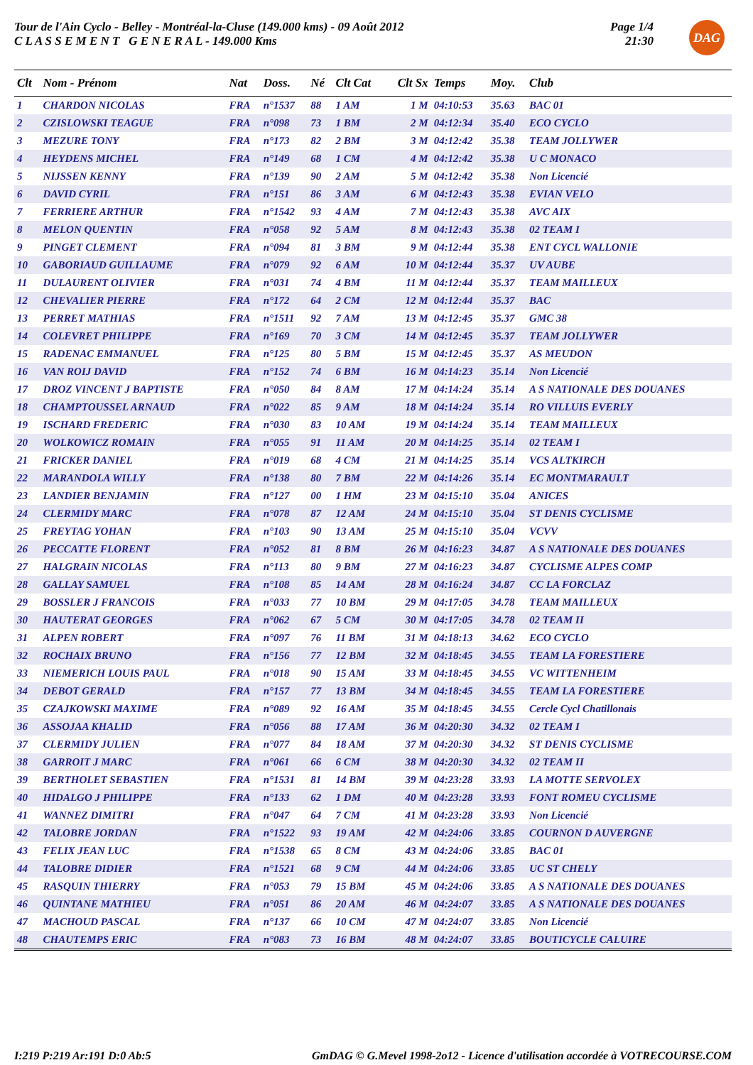Tour de l'Ain Cyclo - Belley - Montréal-la-Cluse (149.000 kms) - 09 Août 2012
C L A S S E M E N T G E N E R A L - 149.000 Kms
Page 1/4
21:30
DAG
| Clt | Nom - Prénom | Nat | Doss. | Né | Clt Cat | Clt Sx | Temps | Moy. | Club |
| --- | --- | --- | --- | --- | --- | --- | --- | --- | --- |
| 1 | CHARDON NICOLAS | FRA | n°1537 | 88 | 1 AM | 1 M | 04:10:53 | 35.63 | BAC 01 |
| 2 | CZISLOWSKI TEAGUE | FRA | n°098 | 73 | 1 BM | 2 M | 04:12:34 | 35.40 | ECO CYCLO |
| 3 | MEZURE TONY | FRA | n°173 | 82 | 2 BM | 3 M | 04:12:42 | 35.38 | TEAM JOLLYWER |
| 4 | HEYDENS MICHEL | FRA | n°149 | 68 | 1 CM | 4 M | 04:12:42 | 35.38 | U C MONACO |
| 5 | NIJSSEN KENNY | FRA | n°139 | 90 | 2 AM | 5 M | 04:12:42 | 35.38 | Non Licencié |
| 6 | DAVID CYRIL | FRA | n°151 | 86 | 3 AM | 6 M | 04:12:43 | 35.38 | EVIAN VELO |
| 7 | FERRIERE ARTHUR | FRA | n°1542 | 93 | 4 AM | 7 M | 04:12:43 | 35.38 | AVC AIX |
| 8 | MELON QUENTIN | FRA | n°058 | 92 | 5 AM | 8 M | 04:12:43 | 35.38 | 02 TEAM I |
| 9 | PINGET CLEMENT | FRA | n°094 | 81 | 3 BM | 9 M | 04:12:44 | 35.38 | ENT CYCL WALLONIE |
| 10 | GABORIAUD GUILLAUME | FRA | n°079 | 92 | 6 AM | 10 M | 04:12:44 | 35.37 | UV AUBE |
| 11 | DULAURENT OLIVIER | FRA | n°031 | 74 | 4 BM | 11 M | 04:12:44 | 35.37 | TEAM MAILLEUX |
| 12 | CHEVALIER PIERRE | FRA | n°172 | 64 | 2 CM | 12 M | 04:12:44 | 35.37 | BAC |
| 13 | PERRET MATHIAS | FRA | n°1511 | 92 | 7 AM | 13 M | 04:12:45 | 35.37 | GMC 38 |
| 14 | COLEVRET PHILIPPE | FRA | n°169 | 70 | 3 CM | 14 M | 04:12:45 | 35.37 | TEAM JOLLYWER |
| 15 | RADENAC EMMANUEL | FRA | n°125 | 80 | 5 BM | 15 M | 04:12:45 | 35.37 | AS MEUDON |
| 16 | VAN ROIJ DAVID | FRA | n°152 | 74 | 6 BM | 16 M | 04:14:23 | 35.14 | Non Licencié |
| 17 | DROZ VINCENT J BAPTISTE | FRA | n°050 | 84 | 8 AM | 17 M | 04:14:24 | 35.14 | A S NATIONALE DES DOUANES |
| 18 | CHAMPTOUSSEL ARNAUD | FRA | n°022 | 85 | 9 AM | 18 M | 04:14:24 | 35.14 | RO VILLUIS EVERLY |
| 19 | ISCHARD FREDERIC | FRA | n°030 | 83 | 10 AM | 19 M | 04:14:24 | 35.14 | TEAM MAILLEUX |
| 20 | WOLKOWICZ ROMAIN | FRA | n°055 | 91 | 11 AM | 20 M | 04:14:25 | 35.14 | 02 TEAM I |
| 21 | FRICKER DANIEL | FRA | n°019 | 68 | 4 CM | 21 M | 04:14:25 | 35.14 | VCS ALTKIRCH |
| 22 | MARANDOLA WILLY | FRA | n°138 | 80 | 7 BM | 22 M | 04:14:26 | 35.14 | EC MONTMARAULT |
| 23 | LANDIER BENJAMIN | FRA | n°127 | 00 | 1 HM | 23 M | 04:15:10 | 35.04 | ANICES |
| 24 | CLERMIDY MARC | FRA | n°078 | 87 | 12 AM | 24 M | 04:15:10 | 35.04 | ST DENIS CYCLISME |
| 25 | FREYTAG YOHAN | FRA | n°103 | 90 | 13 AM | 25 M | 04:15:10 | 35.04 | VCVV |
| 26 | PECCATTE FLORENT | FRA | n°052 | 81 | 8 BM | 26 M | 04:16:23 | 34.87 | A S NATIONALE DES DOUANES |
| 27 | HALGRAIN NICOLAS | FRA | n°113 | 80 | 9 BM | 27 M | 04:16:23 | 34.87 | CYCLISME ALPES COMP |
| 28 | GALLAY SAMUEL | FRA | n°108 | 85 | 14 AM | 28 M | 04:16:24 | 34.87 | CC LA FORCLAZ |
| 29 | BOSSLER J FRANCOIS | FRA | n°033 | 77 | 10 BM | 29 M | 04:17:05 | 34.78 | TEAM MAILLEUX |
| 30 | HAUTERAT GEORGES | FRA | n°062 | 67 | 5 CM | 30 M | 04:17:05 | 34.78 | 02 TEAM II |
| 31 | ALPEN ROBERT | FRA | n°097 | 76 | 11 BM | 31 M | 04:18:13 | 34.62 | ECO CYCLO |
| 32 | ROCHAIX BRUNO | FRA | n°156 | 77 | 12 BM | 32 M | 04:18:45 | 34.55 | TEAM LA FORESTIERE |
| 33 | NIEMERICH LOUIS PAUL | FRA | n°018 | 90 | 15 AM | 33 M | 04:18:45 | 34.55 | VC WITTENHEIM |
| 34 | DEBOT GERALD | FRA | n°157 | 77 | 13 BM | 34 M | 04:18:45 | 34.55 | TEAM LA FORESTIERE |
| 35 | CZAJKOWSKI MAXIME | FRA | n°089 | 92 | 16 AM | 35 M | 04:18:45 | 34.55 | Cercle Cycl Chatillonais |
| 36 | ASSOJAA KHALID | FRA | n°056 | 88 | 17 AM | 36 M | 04:20:30 | 34.32 | 02 TEAM I |
| 37 | CLERMIDY JULIEN | FRA | n°077 | 84 | 18 AM | 37 M | 04:20:30 | 34.32 | ST DENIS CYCLISME |
| 38 | GARROIT J MARC | FRA | n°061 | 66 | 6 CM | 38 M | 04:20:30 | 34.32 | 02 TEAM II |
| 39 | BERTHOLET SEBASTIEN | FRA | n°1531 | 81 | 14 BM | 39 M | 04:23:28 | 33.93 | LA MOTTE SERVOLEX |
| 40 | HIDALGO J PHILIPPE | FRA | n°133 | 62 | 1 DM | 40 M | 04:23:28 | 33.93 | FONT ROMEU CYCLISME |
| 41 | WANNEZ DIMITRI | FRA | n°047 | 64 | 7 CM | 41 M | 04:23:28 | 33.93 | Non Licencié |
| 42 | TALOBRE JORDAN | FRA | n°1522 | 93 | 19 AM | 42 M | 04:24:06 | 33.85 | COURNON D AUVERGNE |
| 43 | FELIX JEAN LUC | FRA | n°1538 | 65 | 8 CM | 43 M | 04:24:06 | 33.85 | BAC 01 |
| 44 | TALOBRE DIDIER | FRA | n°1521 | 68 | 9 CM | 44 M | 04:24:06 | 33.85 | UC ST CHELY |
| 45 | RASQUIN THIERRY | FRA | n°053 | 79 | 15 BM | 45 M | 04:24:06 | 33.85 | A S NATIONALE DES DOUANES |
| 46 | QUINTANE MATHIEU | FRA | n°051 | 86 | 20 AM | 46 M | 04:24:07 | 33.85 | A S NATIONALE DES DOUANES |
| 47 | MACHOUD PASCAL | FRA | n°137 | 66 | 10 CM | 47 M | 04:24:07 | 33.85 | Non Licencié |
| 48 | CHAUTEMPS ERIC | FRA | n°083 | 73 | 16 BM | 48 M | 04:24:07 | 33.85 | BOUTICYCLE CALUIRE |
I:219 P:219 Ar:191 D:0 Ab:5 GmDAG © G.Mevel 1998-2o12 - Licence d'utilisation accordée à VOTRECOURSE.COM